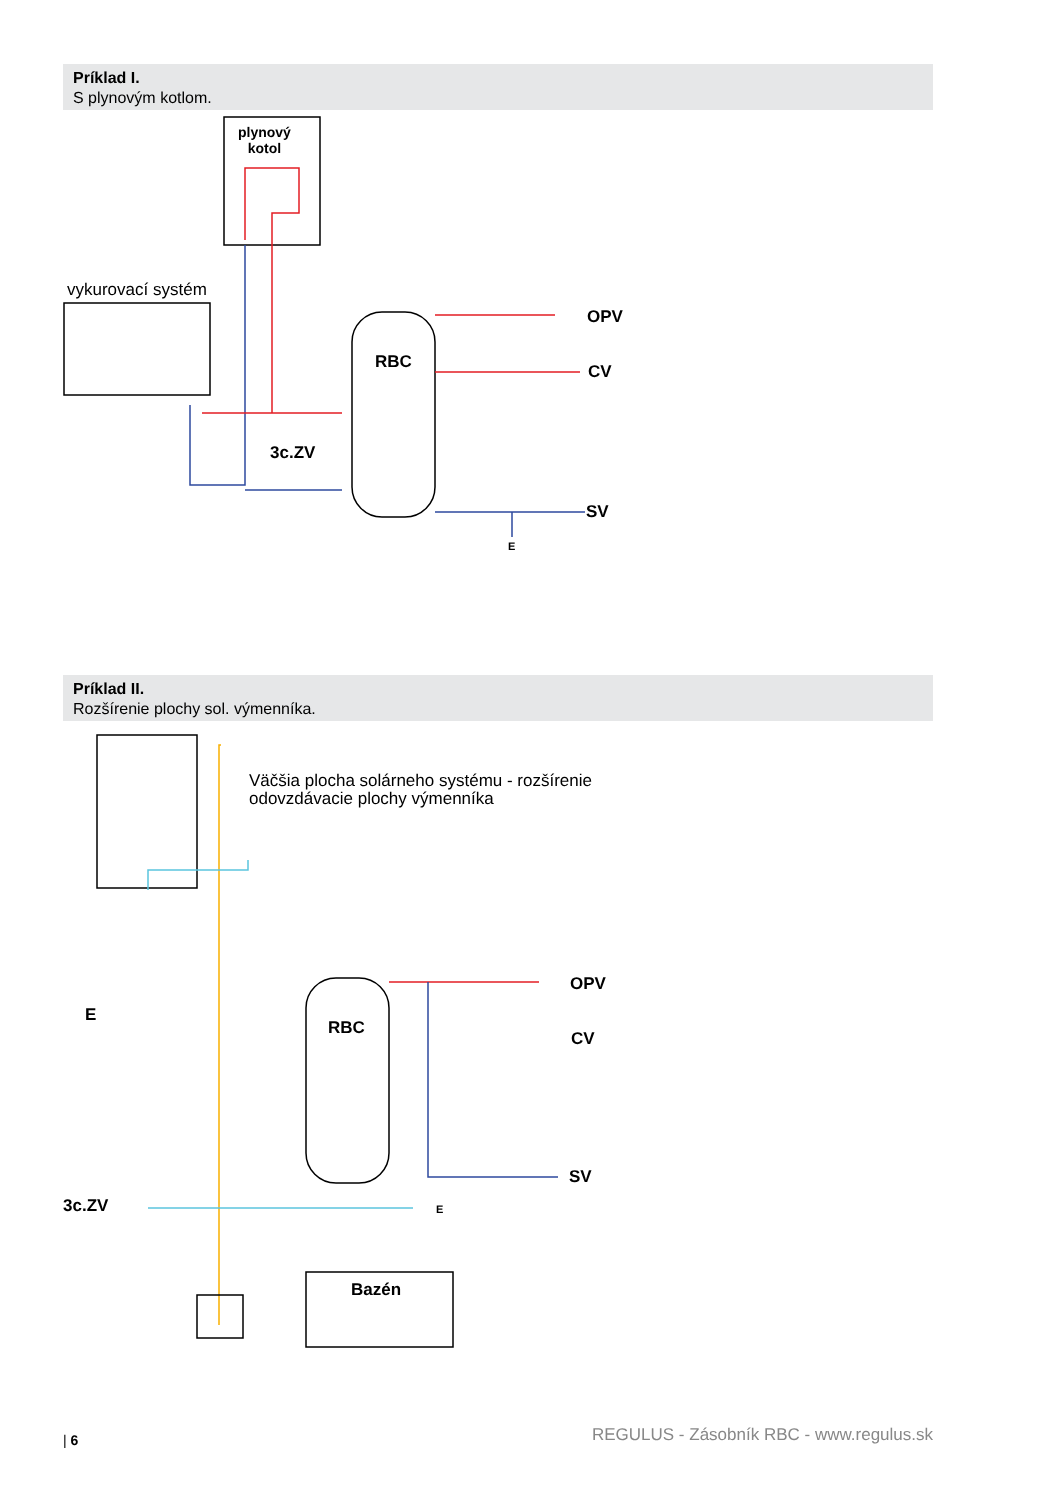Príklad I.
S plynovým kotlom.
plynový
kotol
vykurovací systém
RBC
OPV
CV
3c.ZV
SV
E
Príklad II.
Rozšírenie plochy sol. výmenníka.
Väčšia plocha solárneho systému - rozšírenie
odovzdávacie plochy výmenníka
E
RBC
OPV
CV
SV
E
3c.ZV
Bazén
| 6
REGULUS - Zásobník RBC - www.regulus.sk